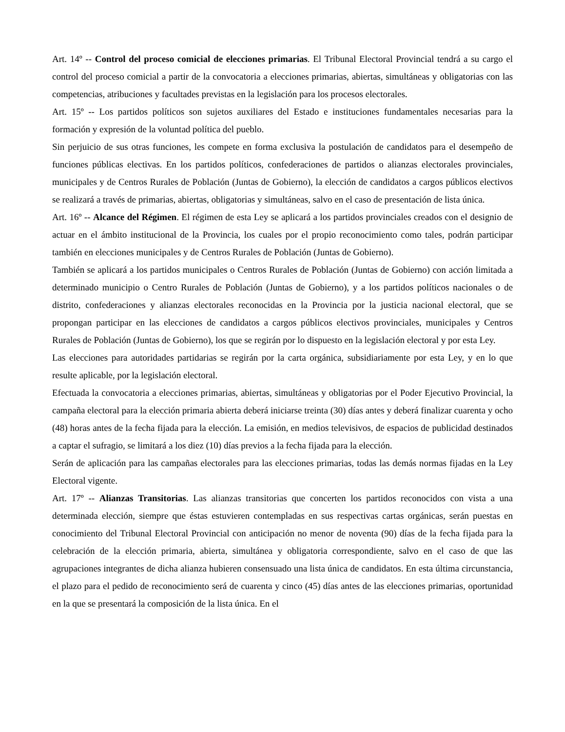Art. 14º -- Control del proceso comicial de elecciones primarias. El Tribunal Electoral Provincial tendrá a su cargo el control del proceso comicial a partir de la convocatoria a elecciones primarias, abiertas, simultáneas y obligatorias con las competencias, atribuciones y facultades previstas en la legislación para los procesos electorales.
Art. 15º -- Los partidos políticos son sujetos auxiliares del Estado e instituciones fundamentales necesarias para la formación y expresión de la voluntad política del pueblo.
Sin perjuicio de sus otras funciones, les compete en forma exclusiva la postulación de candidatos para el desempeño de funciones públicas electivas. En los partidos políticos, confederaciones de partidos o alianzas electorales provinciales, municipales y de Centros Rurales de Población (Juntas de Gobierno), la elección de candidatos a cargos públicos electivos se realizará a través de primarias, abiertas, obligatorias y simultáneas, salvo en el caso de presentación de lista única.
Art. 16º -- Alcance del Régimen. El régimen de esta Ley se aplicará a los partidos provinciales creados con el designio de actuar en el ámbito institucional de la Provincia, los cuales por el propio reconocimiento como tales, podrán participar también en elecciones municipales y de Centros Rurales de Población (Juntas de Gobierno).
También se aplicará a los partidos municipales o Centros Rurales de Población (Juntas de Gobierno) con acción limitada a determinado municipio o Centro Rurales de Población (Juntas de Gobierno), y a los partidos políticos nacionales o de distrito, confederaciones y alianzas electorales reconocidas en la Provincia por la justicia nacional electoral, que se propongan participar en las elecciones de candidatos a cargos públicos electivos provinciales, municipales y Centros Rurales de Población (Juntas de Gobierno), los que se regirán por lo dispuesto en la legislación electoral y por esta Ley.
Las elecciones para autoridades partidarias se regirán por la carta orgánica, subsidiariamente por esta Ley, y en lo que resulte aplicable, por la legislación electoral.
Efectuada la convocatoria a elecciones primarias, abiertas, simultáneas y obligatorias por el Poder Ejecutivo Provincial, la campaña electoral para la elección primaria abierta deberá iniciarse treinta (30) días antes y deberá finalizar cuarenta y ocho (48) horas antes de la fecha fijada para la elección. La emisión, en medios televisivos, de espacios de publicidad destinados a captar el sufragio, se limitará a los diez (10) días previos a la fecha fijada para la elección.
Serán de aplicación para las campañas electorales para las elecciones primarias, todas las demás normas fijadas en la Ley Electoral vigente.
Art. 17º -- Alianzas Transitorias. Las alianzas transitorias que concerten los partidos reconocidos con vista a una determinada elección, siempre que éstas estuvieren contempladas en sus respectivas cartas orgánicas, serán puestas en conocimiento del Tribunal Electoral Provincial con anticipación no menor de noventa (90) días de la fecha fijada para la celebración de la elección primaria, abierta, simultánea y obligatoria correspondiente, salvo en el caso de que las agrupaciones integrantes de dicha alianza hubieren consensuado una lista única de candidatos. En esta última circunstancia, el plazo para el pedido de reconocimiento será de cuarenta y cinco (45) días antes de las elecciones primarias, oportunidad en la que se presentará la composición de la lista única. En el